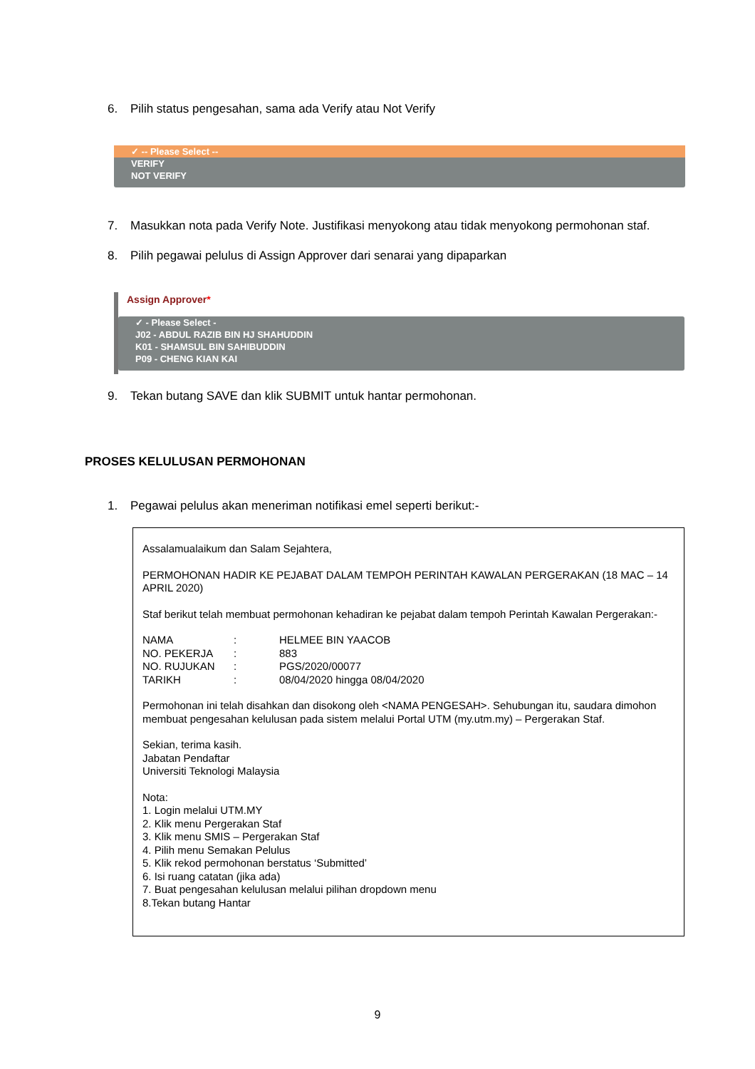6. Pilih status pengesahan, sama ada Verify atau Not Verify
✓ -- Please Select --
VERIFY
NOT VERIFY
7. Masukkan nota pada Verify Note. Justifikasi menyokong atau tidak menyokong permohonan staf.
8. Pilih pegawai pelulus di Assign Approver dari senarai yang dipaparkan
Assign Approver*
✓ - Please Select -
J02 - ABDUL RAZIB BIN HJ SHAHUDDIN
K01 - SHAMSUL BIN SAHIBUDDIN
P09 - CHENG KIAN KAI
9. Tekan butang SAVE dan klik SUBMIT untuk hantar permohonan.
PROSES KELULUSAN PERMOHONAN
1. Pegawai pelulus akan meneriman notifikasi emel seperti berikut:-
Assalamualaikum dan Salam Sejahtera,
PERMOHONAN HADIR KE PEJABAT DALAM TEMPOH PERINTAH KAWALAN PERGERAKAN (18 MAC – 14 APRIL 2020)
Staf berikut telah membuat permohonan kehadiran ke pejabat dalam tempoh Perintah Kawalan Pergerakan:-
| NAMA | : | HELMEE BIN YAACOB |
| NO. PEKERJA | : | 883 |
| NO. RUJUKAN | : | PGS/2020/00077 |
| TARIKH | : | 08/04/2020 hingga 08/04/2020 |
Permohonan ini telah disahkan dan disokong oleh <NAMA PENGESAH>. Sehubungan itu, saudara dimohon membuat pengesahan kelulusan pada sistem melalui Portal UTM (my.utm.my) – Pergerakan Staf.
Sekian, terima kasih.
Jabatan Pendaftar
Universiti Teknologi Malaysia
Nota:
1. Login melalui UTM.MY
2. Klik menu Pergerakan Staf
3. Klik menu SMIS – Pergerakan Staf
4. Pilih menu Semakan Pelulus
5. Klik rekod permohonan berstatus ‘Submitted’
6. Isi ruang catatan (jika ada)
7. Buat pengesahan kelulusan melalui pilihan dropdown menu
8.Tekan butang Hantar
9